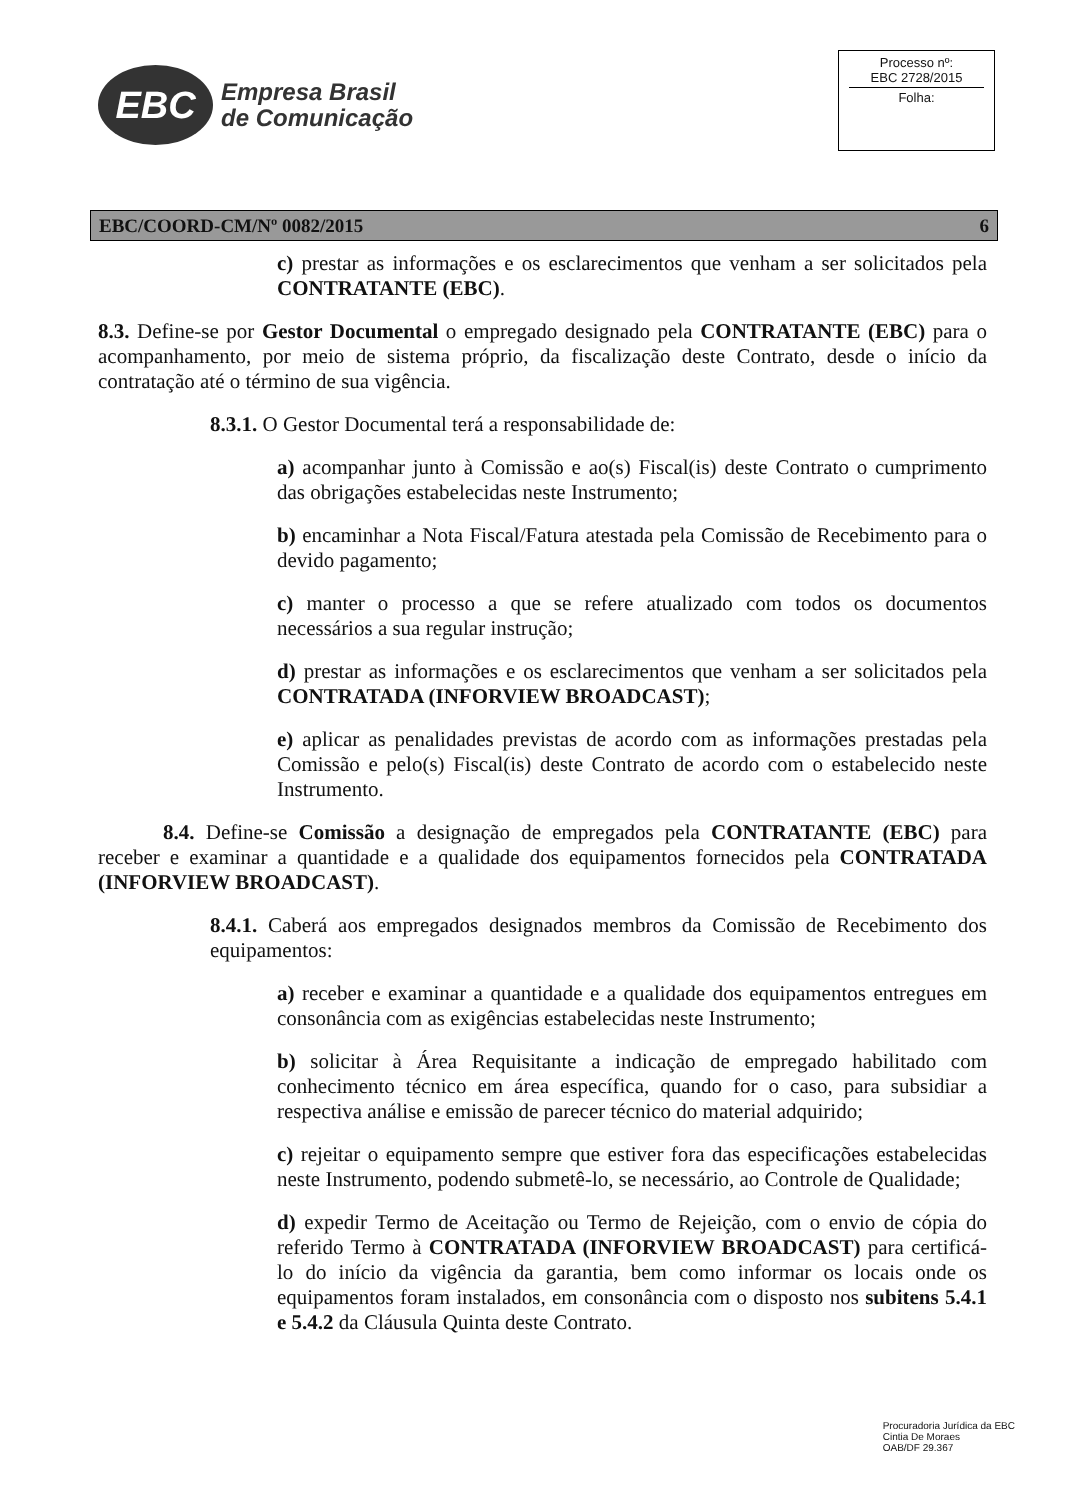EBC
Empresa Brasil
de Comunicação
Processo nº:
EBC 2728/2015
Folha:
EBC/COORD-CM/Nº 0082/2015 6
c) prestar as informações e os esclarecimentos que venham a ser solicitados pela CONTRATANTE (EBC).
8.3. Define-se por Gestor Documental o empregado designado pela CONTRATANTE (EBC) para o acompanhamento, por meio de sistema próprio, da fiscalização deste Contrato, desde o início da contratação até o término de sua vigência.
8.3.1. O Gestor Documental terá a responsabilidade de:
a) acompanhar junto à Comissão e ao(s) Fiscal(is) deste Contrato o cumprimento das obrigações estabelecidas neste Instrumento;
b) encaminhar a Nota Fiscal/Fatura atestada pela Comissão de Recebimento para o devido pagamento;
c) manter o processo a que se refere atualizado com todos os documentos necessários a sua regular instrução;
d) prestar as informações e os esclarecimentos que venham a ser solicitados pela CONTRATADA (INFORVIEW BROADCAST);
e) aplicar as penalidades previstas de acordo com as informações prestadas pela Comissão e pelo(s) Fiscal(is) deste Contrato de acordo com o estabelecido neste Instrumento.
8.4. Define-se Comissão a designação de empregados pela CONTRATANTE (EBC) para receber e examinar a quantidade e a qualidade dos equipamentos fornecidos pela CONTRATADA (INFORVIEW BROADCAST).
8.4.1. Caberá aos empregados designados membros da Comissão de Recebimento dos equipamentos:
a) receber e examinar a quantidade e a qualidade dos equipamentos entregues em consonância com as exigências estabelecidas neste Instrumento;
b) solicitar à Área Requisitante a indicação de empregado habilitado com conhecimento técnico em área específica, quando for o caso, para subsidiar a respectiva análise e emissão de parecer técnico do material adquirido;
c) rejeitar o equipamento sempre que estiver fora das especificações estabelecidas neste Instrumento, podendo submetê-lo, se necessário, ao Controle de Qualidade;
d) expedir Termo de Aceitação ou Termo de Rejeição, com o envio de cópia do referido Termo à CONTRATADA (INFORVIEW BROADCAST) para certificá-lo do início da vigência da garantia, bem como informar os locais onde os equipamentos foram instalados, em consonância com o disposto nos subitens 5.4.1 e 5.4.2 da Cláusula Quinta deste Contrato.
Procuradoria Jurídica da EBC
Cintia De Moraes
OAB/DF 29.367